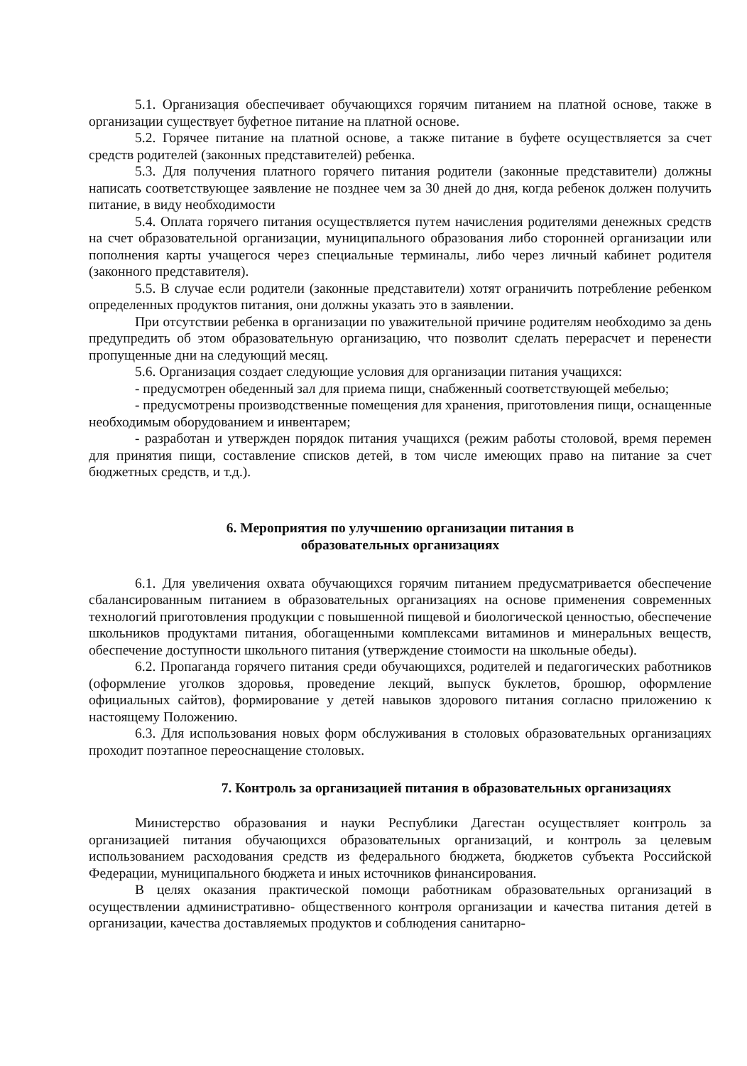5.1. Организация обеспечивает обучающихся горячим питанием на платной основе, также в организации существует буфетное питание на платной основе.
5.2. Горячее питание на платной основе, а также питание в буфете осуществляется за счет средств родителей (законных представителей) ребенка.
5.3. Для получения платного горячего питания родители (законные представители) должны написать соответствующее заявление не позднее чем за 30 дней до дня, когда ребенок должен получить питание, в виду необходимости
5.4. Оплата горячего питания осуществляется путем начисления родителями денежных средств на счет образовательной организации, муниципального образования либо сторонней организации или пополнения карты учащегося через специальные терминалы, либо через личный кабинет родителя (законного представителя).
5.5. В случае если родители (законные представители) хотят ограничить потребление ребенком определенных продуктов питания, они должны указать это в заявлении.
При отсутствии ребенка в организации по уважительной причине родителям необходимо за день предупредить об этом образовательную организацию, что позволит сделать перерасчет и перенести пропущенные дни на следующий месяц.
5.6. Организация создает следующие условия для организации питания учащихся:
- предусмотрен обеденный зал для приема пищи, снабженный соответствующей мебелью;
- предусмотрены производственные помещения для хранения, приготовления пищи, оснащенные необходимым оборудованием и инвентарем;
- разработан и утвержден порядок питания учащихся (режим работы столовой, время перемен для принятия пищи, составление списков детей, в том числе имеющих право на питание за счет бюджетных средств, и т.д.).
6. Мероприятия по улучшению организации питания в
образовательных организациях
6.1. Для увеличения охвата обучающихся горячим питанием предусматривается обеспечение сбалансированным питанием в образовательных организациях на основе применения современных технологий приготовления продукции с повышенной пищевой и биологической ценностью, обеспечение школьников продуктами питания, обогащенными комплексами витаминов и минеральных веществ, обеспечение доступности школьного питания (утверждение стоимости на школьные обеды).
6.2. Пропаганда горячего питания среди обучающихся, родителей и педагогических работников (оформление уголков здоровья, проведение лекций, выпуск буклетов, брошюр, оформление официальных сайтов), формирование у детей навыков здорового питания согласно приложению к настоящему Положению.
6.3. Для использования новых форм обслуживания в столовых образовательных организациях проходит поэтапное переоснащение столовых.
7. Контроль за организацией питания в образовательных организациях
Министерство образования и науки Республики Дагестан осуществляет контроль за организацией питания обучающихся образовательных организаций, и контроль за целевым использованием расходования средств из федерального бюджета, бюджетов субъекта Российской Федерации, муниципального бюджета и иных источников финансирования.
В целях оказания практической помощи работникам образовательных организаций в осуществлении административно- общественного контроля организации и качества питания детей в организации, качества доставляемых продуктов и соблюдения санитарно-